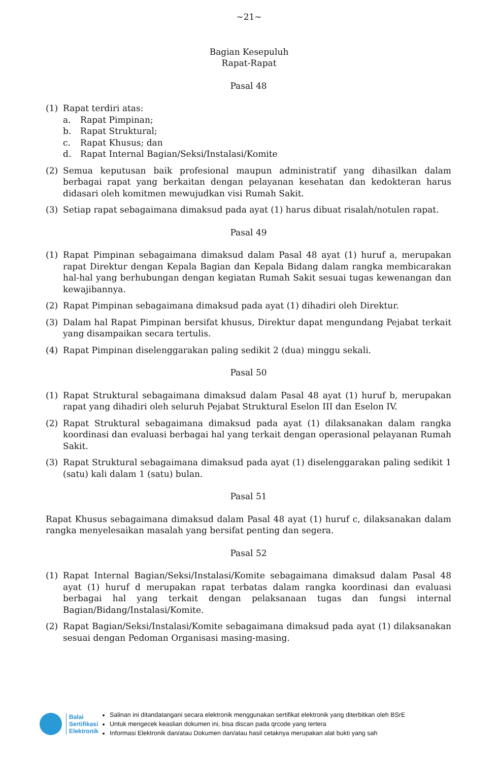~21~
Bagian Kesepuluh
Rapat-Rapat
Pasal 48
(1) Rapat terdiri atas:
a. Rapat Pimpinan;
b. Rapat Struktural;
c. Rapat Khusus; dan
d. Rapat Internal Bagian/Seksi/Instalasi/Komite
(2) Semua keputusan baik profesional maupun administratif yang dihasilkan dalam berbagai rapat yang berkaitan dengan pelayanan kesehatan dan kedokteran harus didasari oleh komitmen mewujudkan visi Rumah Sakit.
(3) Setiap rapat sebagaimana dimaksud pada ayat (1) harus dibuat risalah/notulen rapat.
Pasal 49
(1) Rapat Pimpinan sebagaimana dimaksud dalam Pasal 48 ayat (1) huruf a, merupakan rapat Direktur dengan Kepala Bagian dan Kepala Bidang dalam rangka membicarakan hal-hal yang berhubungan dengan kegiatan Rumah Sakit sesuai tugas kewenangan dan kewajibannya.
(2) Rapat Pimpinan sebagaimana dimaksud pada ayat (1) dihadiri oleh Direktur.
(3) Dalam hal Rapat Pimpinan bersifat khusus, Direktur dapat mengundang Pejabat terkait yang disampaikan secara tertulis.
(4) Rapat Pimpinan diselenggarakan paling sedikit 2 (dua) minggu sekali.
Pasal 50
(1) Rapat Struktural sebagaimana dimaksud dalam Pasal 48 ayat (1) huruf b, merupakan rapat yang dihadiri oleh seluruh Pejabat Struktural Eselon III dan Eselon IV.
(2) Rapat Struktural sebagaimana dimaksud pada ayat (1) dilaksanakan dalam rangka koordinasi dan evaluasi berbagai hal yang terkait dengan operasional pelayanan Rumah Sakit.
(3) Rapat Struktural sebagaimana dimaksud pada ayat (1) diselenggarakan paling sedikit 1 (satu) kali dalam 1 (satu) bulan.
Pasal 51
Rapat Khusus sebagaimana dimaksud dalam Pasal 48 ayat (1) huruf c, dilaksanakan dalam rangka menyelesaikan masalah yang bersifat penting dan segera.
Pasal 52
(1) Rapat Internal Bagian/Seksi/Instalasi/Komite sebagaimana dimaksud dalam Pasal 48 ayat (1) huruf d merupakan rapat terbatas dalam rangka koordinasi dan evaluasi berbagai hal yang terkait dengan pelaksanaan tugas dan fungsi internal Bagian/Bidang/Instalasi/Komite.
(2) Rapat Bagian/Seksi/Instalasi/Komite sebagaimana dimaksud pada ayat (1) dilaksanakan sesuai dengan Pedoman Organisasi masing-masing.
Balai
Sertifikasi
Elektronik
Salinan ini ditandatangani secara elektronik menggunakan sertifikat elektronik yang diterbitkan oleh BSrE
Untuk mengecek keaslian dokumen ini, bisa discan pada qrcode yang tertera
Informasi Elektronik dan/atau Dokumen dan/atau hasil cetaknya merupakan alat bukti yang sah